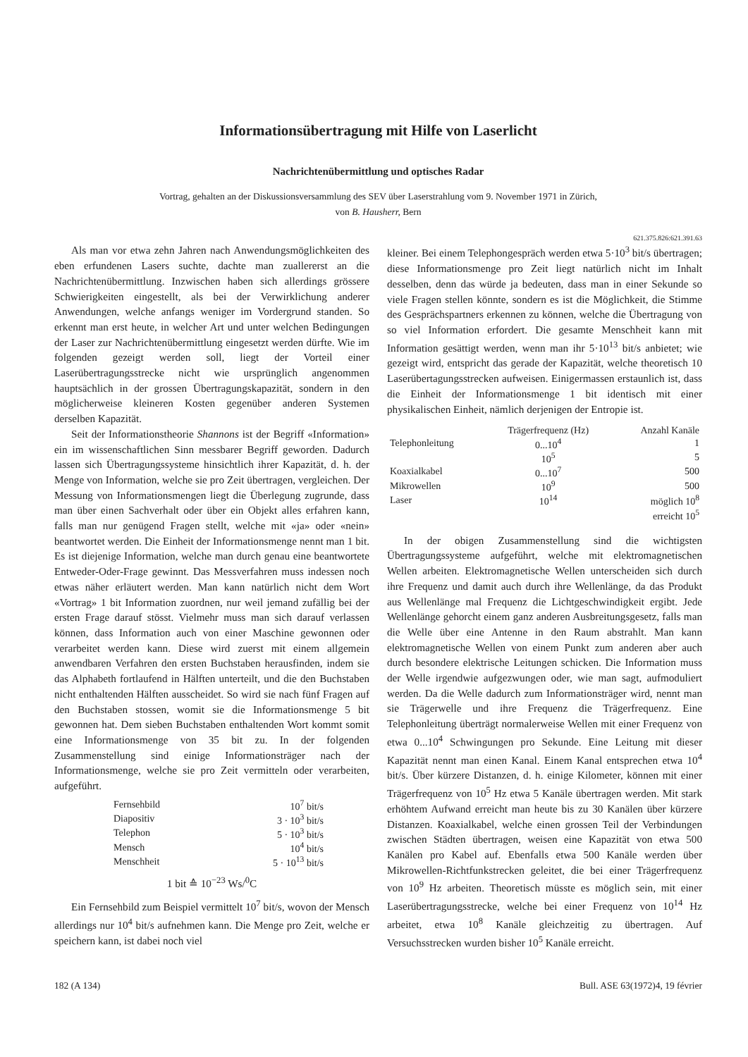Informationsübertragung mit Hilfe von Laserlicht
Nachrichtenübermittlung und optisches Radar
Vortrag, gehalten an der Diskussionsversammlung des SEV über Laserstrahlung vom 9. November 1971 in Zürich,
von B. Hausherr, Bern
621.375.826:621.391.63
Als man vor etwa zehn Jahren nach Anwendungsmöglichkeiten des eben erfundenen Lasers suchte, dachte man zuallererst an die Nachrichtenübermittlung. Inzwischen haben sich allerdings grössere Schwierigkeiten eingestellt, als bei der Verwirklichung anderer Anwendungen, welche anfangs weniger im Vordergrund standen. So erkennt man erst heute, in welcher Art und unter welchen Bedingungen der Laser zur Nachrichtenübermittlung eingesetzt werden dürfte. Wie im folgenden gezeigt werden soll, liegt der Vorteil einer Laserübertragungsstrecke nicht wie ursprünglich angenommen hauptsächlich in der grossen Übertragungskapazität, sondern in den möglicherweise kleineren Kosten gegenüber anderen Systemen derselben Kapazität.
Seit der Informationstheorie Shannons ist der Begriff «Information» ein im wissenschaftlichen Sinn messbarer Begriff geworden. Dadurch lassen sich Übertragungssysteme hinsichtlich ihrer Kapazität, d. h. der Menge von Information, welche sie pro Zeit übertragen, vergleichen. Der Messung von Informationsmengen liegt die Überlegung zugrunde, dass man über einen Sachverhalt oder über ein Objekt alles erfahren kann, falls man nur genügend Fragen stellt, welche mit «ja» oder «nein» beantwortet werden. Die Einheit der Informationsmenge nennt man 1 bit. Es ist diejenige Information, welche man durch genau eine beantwortete Entweder-Oder-Frage gewinnt. Das Messverfahren muss indessen noch etwas näher erläutert werden. Man kann natürlich nicht dem Wort «Vortrag» 1 bit Information zuordnen, nur weil jemand zufällig bei der ersten Frage darauf stösst. Vielmehr muss man sich darauf verlassen können, dass Information auch von einer Maschine gewonnen oder verarbeitet werden kann. Diese wird zuerst mit einem allgemein anwendbaren Verfahren den ersten Buchstaben herausfinden, indem sie das Alphabeth fortlaufend in Hälften unterteilt, und die den Buchstaben nicht enthaltenden Hälften ausscheidet. So wird sie nach fünf Fragen auf den Buchstaben stossen, womit sie die Informationsmenge 5 bit gewonnen hat. Dem sieben Buchstaben enthaltenden Wort kommt somit eine Informationsmenge von 35 bit zu. In der folgenden Zusammenstellung sind einige Informationsträger nach der Informationsmenge, welche sie pro Zeit vermitteln oder verarbeiten, aufgeführt.
| Fernsehbild | 10<sup>7</sup> bit/s |
| Diapositiv | 3 · 10<sup>3</sup> bit/s |
| Telephon | 5 · 10<sup>3</sup> bit/s |
| Mensch | 10<sup>4</sup> bit/s |
| Menschheit | 5 · 10<sup>13</sup> bit/s |
1 bit ≙ 10<sup>−23</sup> Ws/<sup>0</sup>C
Ein Fernsehbild zum Beispiel vermittelt 10<sup>7</sup> bit/s, wovon der Mensch allerdings nur 10<sup>4</sup> bit/s aufnehmen kann. Die Menge pro Zeit, welche er speichern kann, ist dabei noch viel
kleiner. Bei einem Telephongespräch werden etwa 5·10<sup>3</sup> bit/s übertragen; diese Informationsmenge pro Zeit liegt natürlich nicht im Inhalt desselben, denn das würde ja bedeuten, dass man in einer Sekunde so viele Fragen stellen könnte, sondern es ist die Möglichkeit, die Stimme des Gesprächspartners erkennen zu können, welche die Übertragung von so viel Information erfordert. Die gesamte Menschheit kann mit Information gesättigt werden, wenn man ihr 5·10<sup>13</sup> bit/s anbietet; wie gezeigt wird, entspricht das gerade der Kapazität, welche theoretisch 10 Laserübertagungsstrecken aufweisen. Einigermassen erstaunlich ist, dass die Einheit der Informationsmenge 1 bit identisch mit einer physikalischen Einheit, nämlich derjenigen der Entropie ist.
| | Trägerfrequenz (Hz) | Anzahl Kanäle |
| --- | --- | --- |
| Telephonleitung | 0...10<sup>4</sup> | 1 |
| | 10<sup>5</sup> | 5 |
| Koaxialkabel | 0...10<sup>7</sup> | 500 |
| Mikrowellen | 10<sup>9</sup> | 500 |
| Laser | 10<sup>14</sup> | möglich 10<sup>8</sup> |
| | | erreicht 10<sup>5</sup> |
In der obigen Zusammenstellung sind die wichtigsten Übertragungssysteme aufgeführt, welche mit elektromagnetischen Wellen arbeiten. Elektromagnetische Wellen unterscheiden sich durch ihre Frequenz und damit auch durch ihre Wellenlänge, da das Produkt aus Wellenlänge mal Frequenz die Lichtgeschwindigkeit ergibt. Jede Wellenlänge gehorcht einem ganz anderen Ausbreitungsgesetz, falls man die Welle über eine Antenne in den Raum abstrahlt. Man kann elektromagnetische Wellen von einem Punkt zum anderen aber auch durch besondere elektrische Leitungen schicken. Die Information muss der Welle irgendwie aufgezwungen oder, wie man sagt, aufmoduliert werden. Da die Welle dadurch zum Informationsträger wird, nennt man sie Trägerwelle und ihre Frequenz die Trägerfrequenz. Eine Telephonleitung überträgt normalerweise Wellen mit einer Frequenz von etwa 0...10<sup>4</sup> Schwingungen pro Sekunde. Eine Leitung mit dieser Kapazität nennt man einen Kanal. Einem Kanal entsprechen etwa 10<sup>4</sup> bit/s. Über kürzere Distanzen, d. h. einige Kilometer, können mit einer Trägerfrequenz von 10<sup>5</sup> Hz etwa 5 Kanäle übertragen werden. Mit stark erhöhtem Aufwand erreicht man heute bis zu 30 Kanälen über kürzere Distanzen. Koaxialkabel, welche einen grossen Teil der Verbindungen zwischen Städten übertragen, weisen eine Kapazität von etwa 500 Kanälen pro Kabel auf. Ebenfalls etwa 500 Kanäle werden über Mikrowellen-Richtfunkstrecken geleitet, die bei einer Trägerfrequenz von 10<sup>9</sup> Hz arbeiten. Theoretisch müsste es möglich sein, mit einer Laserübertragungsstrecke, welche bei einer Frequenz von 10<sup>14</sup> Hz arbeitet, etwa 10<sup>8</sup> Kanäle gleichzeitig zu übertragen. Auf Versuchsstrecken wurden bisher 10<sup>5</sup> Kanäle erreicht.
182 (A 134) Bull. ASE 63(1972)4, 19 février